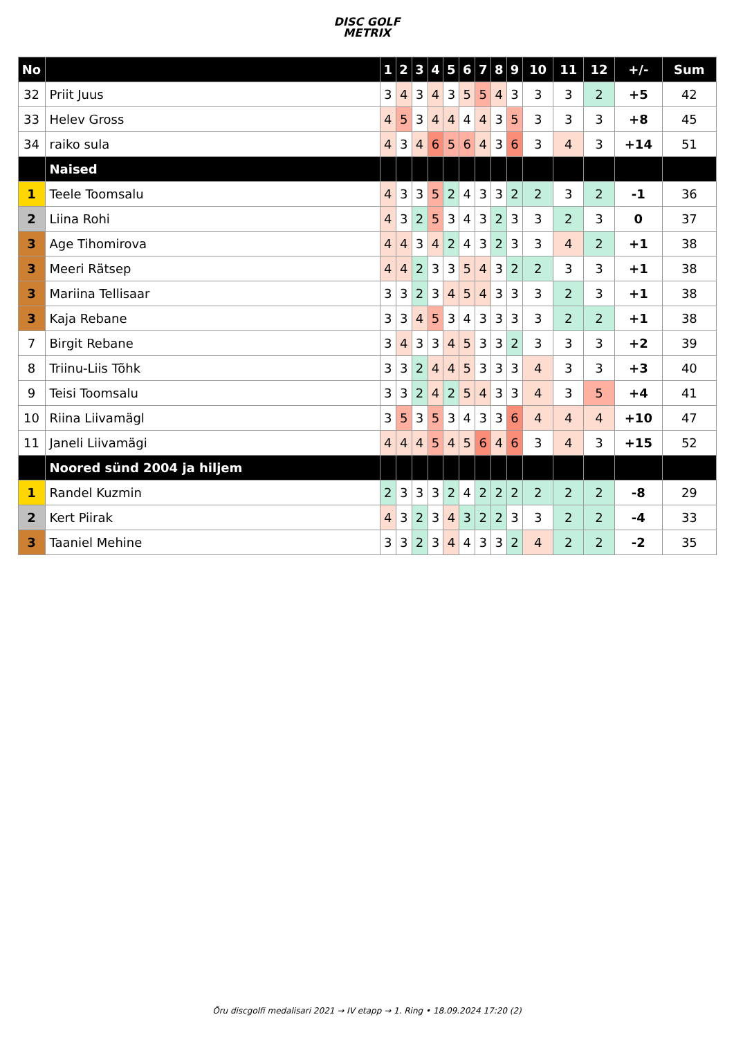DISC GOLF
METRIX
| No | | 1 | 2 | 3 | 4 | 5 | 6 | 7 | 8 | 9 | 10 | 11 | 12 | +/- | Sum |
| --- | --- | --- | --- | --- | --- | --- | --- | --- | --- | --- | --- | --- | --- | --- | --- |
| 32 | Priit Juus | 3 | 4 | 3 | 4 | 3 | 5 | 5 | 4 | 3 | 3 | 3 | 2 | +5 | 42 |
| 33 | Helev Gross | 4 | 5 | 3 | 4 | 4 | 4 | 4 | 3 | 5 | 3 | 3 | 3 | +8 | 45 |
| 34 | raiko sula | 4 | 3 | 4 | 6 | 5 | 6 | 4 | 3 | 6 | 3 | 4 | 3 | +14 | 51 |
| | Naised | | | | | | | | | | | | | | |
| 1 | Teele Toomsalu | 4 | 3 | 3 | 5 | 2 | 4 | 3 | 3 | 2 | 2 | 3 | 2 | -1 | 36 |
| 2 | Liina Rohi | 4 | 3 | 2 | 5 | 3 | 4 | 3 | 2 | 3 | 3 | 2 | 3 | 0 | 37 |
| 3 | Age Tihomirova | 4 | 4 | 3 | 4 | 2 | 4 | 3 | 2 | 3 | 3 | 4 | 2 | +1 | 38 |
| 3 | Meeri Rätsep | 4 | 4 | 2 | 3 | 3 | 5 | 4 | 3 | 2 | 2 | 3 | 3 | +1 | 38 |
| 3 | Mariina Tellisaar | 3 | 3 | 2 | 3 | 4 | 5 | 4 | 3 | 3 | 3 | 2 | 3 | +1 | 38 |
| 3 | Kaja Rebane | 3 | 3 | 4 | 5 | 3 | 4 | 3 | 3 | 3 | 3 | 2 | 2 | +1 | 38 |
| 7 | Birgit Rebane | 3 | 4 | 3 | 3 | 4 | 5 | 3 | 3 | 2 | 3 | 3 | 3 | +2 | 39 |
| 8 | Triinu-Liis Tõhk | 3 | 3 | 2 | 4 | 4 | 5 | 3 | 3 | 3 | 4 | 3 | 3 | +3 | 40 |
| 9 | Teisi Toomsalu | 3 | 3 | 2 | 4 | 2 | 5 | 4 | 3 | 3 | 4 | 3 | 5 | +4 | 41 |
| 10 | Riina Liivamägl | 3 | 5 | 3 | 5 | 3 | 4 | 3 | 3 | 6 | 4 | 4 | 4 | +10 | 47 |
| 11 | Janeli Liivamägi | 4 | 4 | 4 | 5 | 4 | 5 | 6 | 4 | 6 | 3 | 4 | 3 | +15 | 52 |
| | Noored sünd 2004 ja hiljem | | | | | | | | | | | | | | |
| 1 | Randel Kuzmin | 2 | 3 | 3 | 3 | 2 | 4 | 2 | 2 | 2 | 2 | 2 | 2 | -8 | 29 |
| 2 | Kert Piirak | 4 | 3 | 2 | 3 | 4 | 3 | 2 | 2 | 3 | 3 | 2 | 2 | -4 | 33 |
| 3 | Taaniel Mehine | 3 | 3 | 2 | 3 | 4 | 4 | 3 | 3 | 2 | 4 | 2 | 2 | -2 | 35 |
Õru discgolfi medalisari 2021 → IV etapp → 1. Ring • 18.09.2024 17:20 (2)